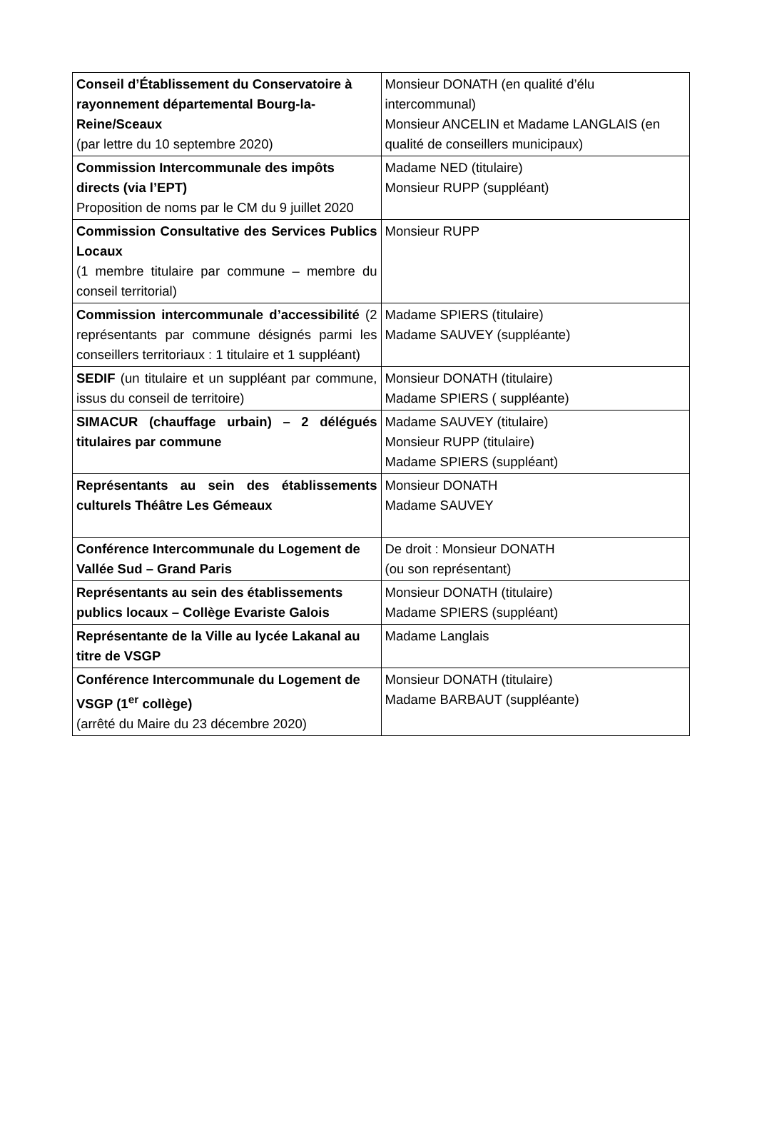| Conseil d’Établissement du Conservatoire à rayonnement départemental Bourg-la-Reine/Sceaux (par lettre du 10 septembre 2020) | Monsieur DONATH (en qualité d’élu intercommunal) Monsieur ANCELIN et Madame LANGLAIS (en qualité de conseillers municipaux) |
| Commission Intercommunale des impôts directs (via l’EPT) Proposition de noms par le CM du 9 juillet 2020 | Madame NED (titulaire) Monsieur RUPP (suppléant) |
| Commission Consultative des Services Publics Locaux (1 membre titulaire par commune – membre du conseil territorial) | Monsieur RUPP |
| Commission intercommunale d’accessibilité (2 représentants par commune désignés parmi les conseillers territoriaux : 1 titulaire et 1 suppléant) | Madame SPIERS (titulaire) Madame SAUVEY (suppléante) |
| SEDIF (un titulaire et un suppléant par commune, issus du conseil de territoire) | Monsieur DONATH (titulaire) Madame SPIERS ( suppléante) |
| SIMACUR (chauffage urbain) – 2 délégués titulaires par commune | Madame SAUVEY (titulaire) Monsieur RUPP (titulaire) Madame SPIERS (suppléant) |
| Représentants au sein des établissements culturels Théâtre Les Gémeaux | Monsieur DONATH Madame SAUVEY |
| Conférence Intercommunale du Logement de Vallée Sud – Grand Paris | De droit : Monsieur DONATH (ou son représentant) |
| Représentants au sein des établissements publics locaux – Collège Evariste Galois | Monsieur DONATH (titulaire) Madame SPIERS (suppléant) |
| Représentante de la Ville au lycée Lakanal au titre de VSGP | Madame Langlais |
| Conférence Intercommunale du Logement de VSGP (1<sup>er</sup> collège) (arrêté du Maire du 23 décembre 2020) | Monsieur DONATH (titulaire) Madame BARBAUT (suppléante) |